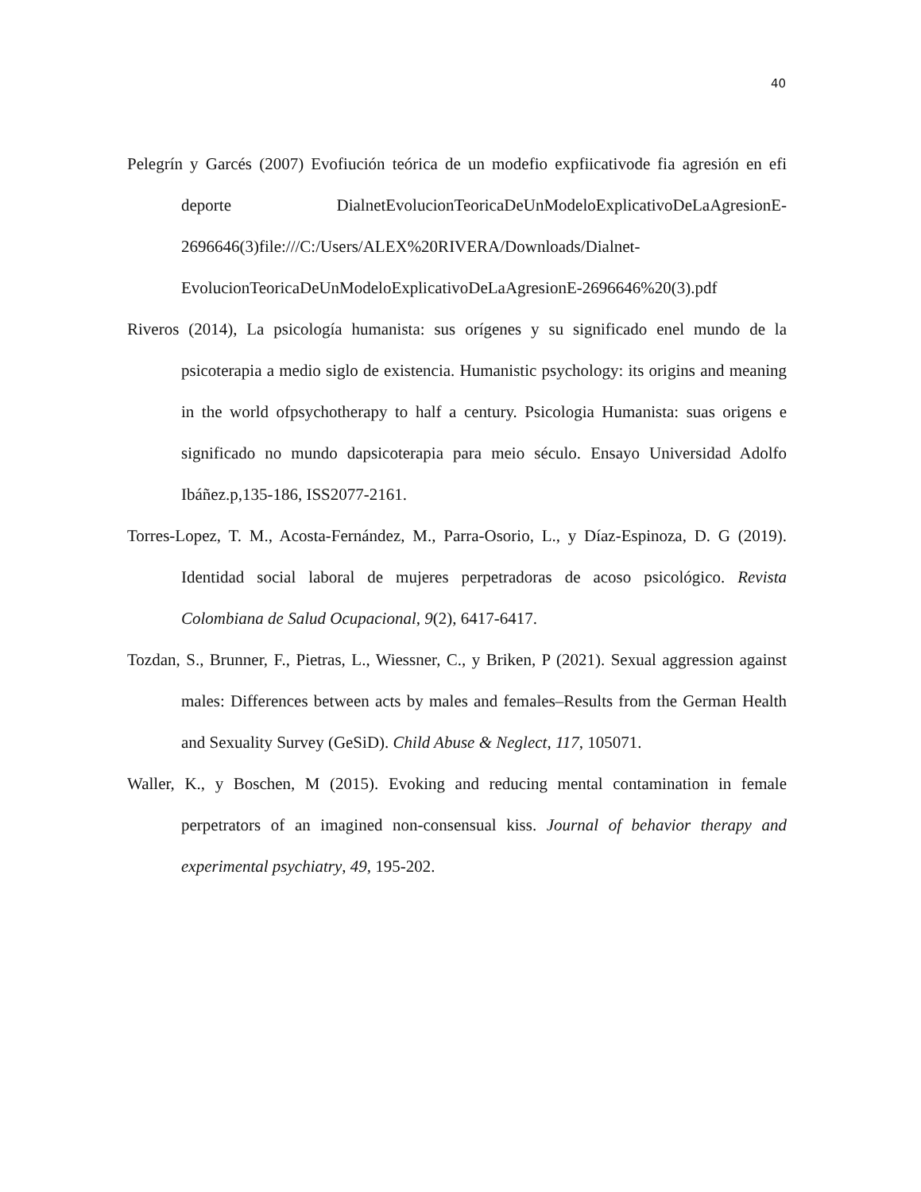40
Pelegrín y Garcés (2007) Evofiución teórica de un modefio expfiicativode fia agresión en efi deporte DialnetEvolucionTeoricaDeUnModeloExplicativoDeLaAgresionE-2696646(3)file:///C:/Users/ALEX%20RIVERA/Downloads/Dialnet-EvolucionTeoricaDeUnModeloExplicativoDeLaAgresionE-2696646%20(3).pdf
Riveros (2014), La psicología humanista: sus orígenes y su significado enel mundo de la psicoterapia a medio siglo de existencia. Humanistic psychology: its origins and meaning in the world ofpsychotherapy to half a century. Psicologia Humanista: suas origens e significado no mundo dapsicoterapia para meio século. Ensayo Universidad Adolfo Ibáñez.p,135-186, ISS2077-2161.
Torres-Lopez, T. M., Acosta-Fernández, M., Parra-Osorio, L., y Díaz-Espinoza, D. G (2019). Identidad social laboral de mujeres perpetradoras de acoso psicológico. Revista Colombiana de Salud Ocupacional, 9(2), 6417-6417.
Tozdan, S., Brunner, F., Pietras, L., Wiessner, C., y Briken, P (2021). Sexual aggression against males: Differences between acts by males and females–Results from the German Health and Sexuality Survey (GeSiD). Child Abuse & Neglect, 117, 105071.
Waller, K., y Boschen, M (2015). Evoking and reducing mental contamination in female perpetrators of an imagined non-consensual kiss. Journal of behavior therapy and experimental psychiatry, 49, 195-202.